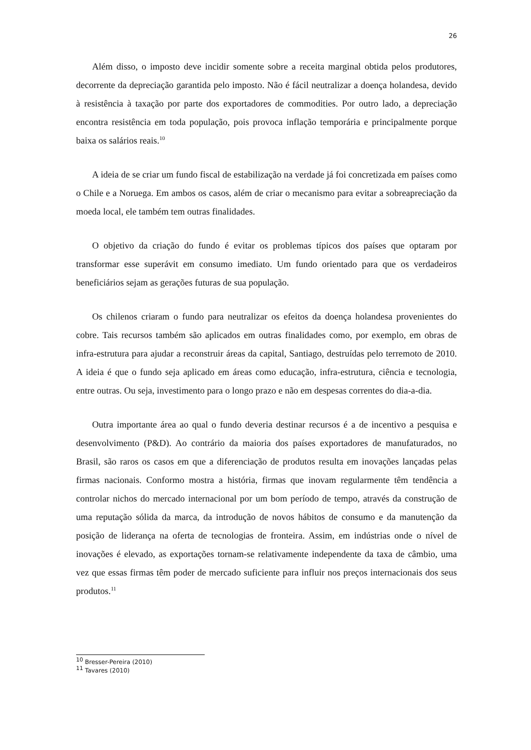26
Além disso, o imposto deve incidir somente sobre a receita marginal obtida pelos produtores, decorrente da depreciação garantida pelo imposto. Não é fácil neutralizar a doença holandesa, devido à resistência à taxação por parte dos exportadores de commodities. Por outro lado, a depreciação encontra resistência em toda população, pois provoca inflação temporária e principalmente porque baixa os salários reais.<sup>10</sup>
A ideia de se criar um fundo fiscal de estabilização na verdade já foi concretizada em países como o Chile e a Noruega. Em ambos os casos, além de criar o mecanismo para evitar a sobreapreciação da moeda local, ele também tem outras finalidades.
O objetivo da criação do fundo é evitar os problemas típicos dos países que optaram por transformar esse superávit em consumo imediato. Um fundo orientado para que os verdadeiros beneficiários sejam as gerações futuras de sua população.
Os chilenos criaram o fundo para neutralizar os efeitos da doença holandesa provenientes do cobre. Tais recursos também são aplicados em outras finalidades como, por exemplo, em obras de infra-estrutura para ajudar a reconstruir áreas da capital, Santiago, destruídas pelo terremoto de 2010. A ideia é que o fundo seja aplicado em áreas como educação, infra-estrutura, ciência e tecnologia, entre outras. Ou seja, investimento para o longo prazo e não em despesas correntes do dia-a-dia.
Outra importante área ao qual o fundo deveria destinar recursos é a de incentivo a pesquisa e desenvolvimento (P&D). Ao contrário da maioria dos países exportadores de manufaturados, no Brasil, são raros os casos em que a diferenciação de produtos resulta em inovações lançadas pelas firmas nacionais. Conformo mostra a história, firmas que inovam regularmente têm tendência a controlar nichos do mercado internacional por um bom período de tempo, através da construção de uma reputação sólida da marca, da introdução de novos hábitos de consumo e da manutenção da posição de liderança na oferta de tecnologias de fronteira. Assim, em indústrias onde o nível de inovações é elevado, as exportações tornam-se relativamente independente da taxa de câmbio, uma vez que essas firmas têm poder de mercado suficiente para influir nos preços internacionais dos seus produtos.<sup>11</sup>
<sup>10</sup> Bresser-Pereira (2010)
<sup>11</sup> Tavares (2010)